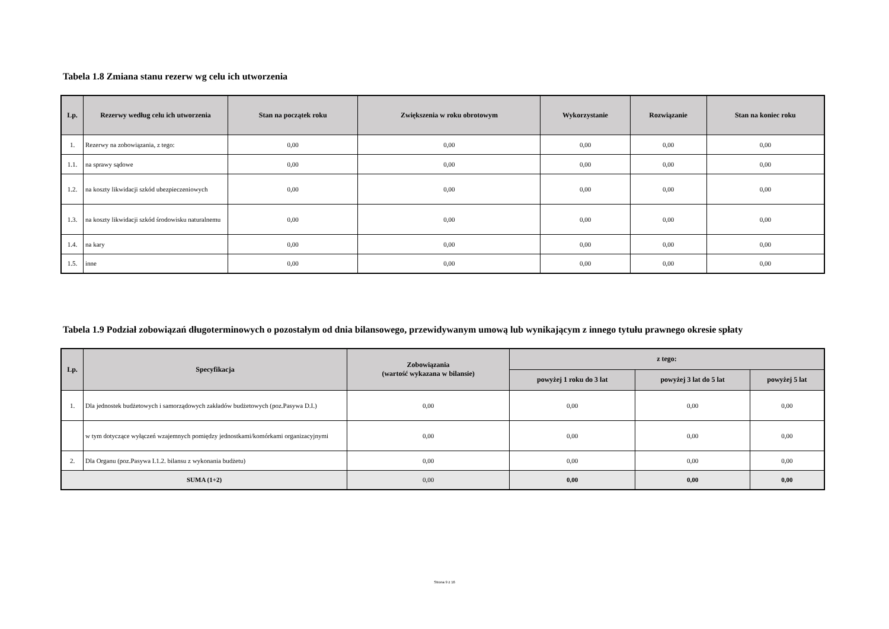Tabela 1.8 Zmiana stanu rezerw wg celu ich utworzenia
| Lp. | Rezerwy według celu ich utworzenia | Stan na początek roku | Zwiększenia w roku obrotowym | Wykorzystanie | Rozwiązanie | Stan na koniec roku |
| --- | --- | --- | --- | --- | --- | --- |
| 1. | Rezerwy na zobowiązania, z tego: | 0,00 | 0,00 | 0,00 | 0,00 | 0,00 |
| 1.1. | na sprawy sądowe | 0,00 | 0,00 | 0,00 | 0,00 | 0,00 |
| 1.2. | na koszty likwidacji szkód ubezpieczeniowych | 0,00 | 0,00 | 0,00 | 0,00 | 0,00 |
| 1.3. | na koszty likwidacji szkód środowisku naturalnemu | 0,00 | 0,00 | 0,00 | 0,00 | 0,00 |
| 1.4. | na kary | 0,00 | 0,00 | 0,00 | 0,00 | 0,00 |
| 1.5. | inne | 0,00 | 0,00 | 0,00 | 0,00 | 0,00 |
Tabela 1.9 Podział zobowiązań długoterminowych o pozostałym od dnia bilansowego, przewidywanym umową lub wynikającym z innego tytułu prawnego okresie spłaty
| Lp. | Specyfikacja | Zobowiązania (wartość wykazana w bilansie) | z tego: | | |
| --- | --- | --- | --- | --- | --- |
| | | | powyżej 1 roku do 3 lat | powyżej 3 lat do 5 lat | powyżej 5 lat |
| 1. | Dla jednostek budżetowych i samorządowych zakładów budżetowych (poz.Pasywa D.I.) | 0,00 | 0,00 | 0,00 | 0,00 |
| | w tym dotyczące wyłączeń wzajemnych pomiędzy jednostkami/komórkami organizacyjnymi | 0,00 | 0,00 | 0,00 | 0,00 |
| 2. | Dla Organu (poz.Pasywa I.1.2. bilansu z wykonania budżetu) | 0,00 | 0,00 | 0,00 | 0,00 |
| SUMA (1+2) | | 0,00 | 0,00 | 0,00 | 0,00 |
Strona 9 z 16